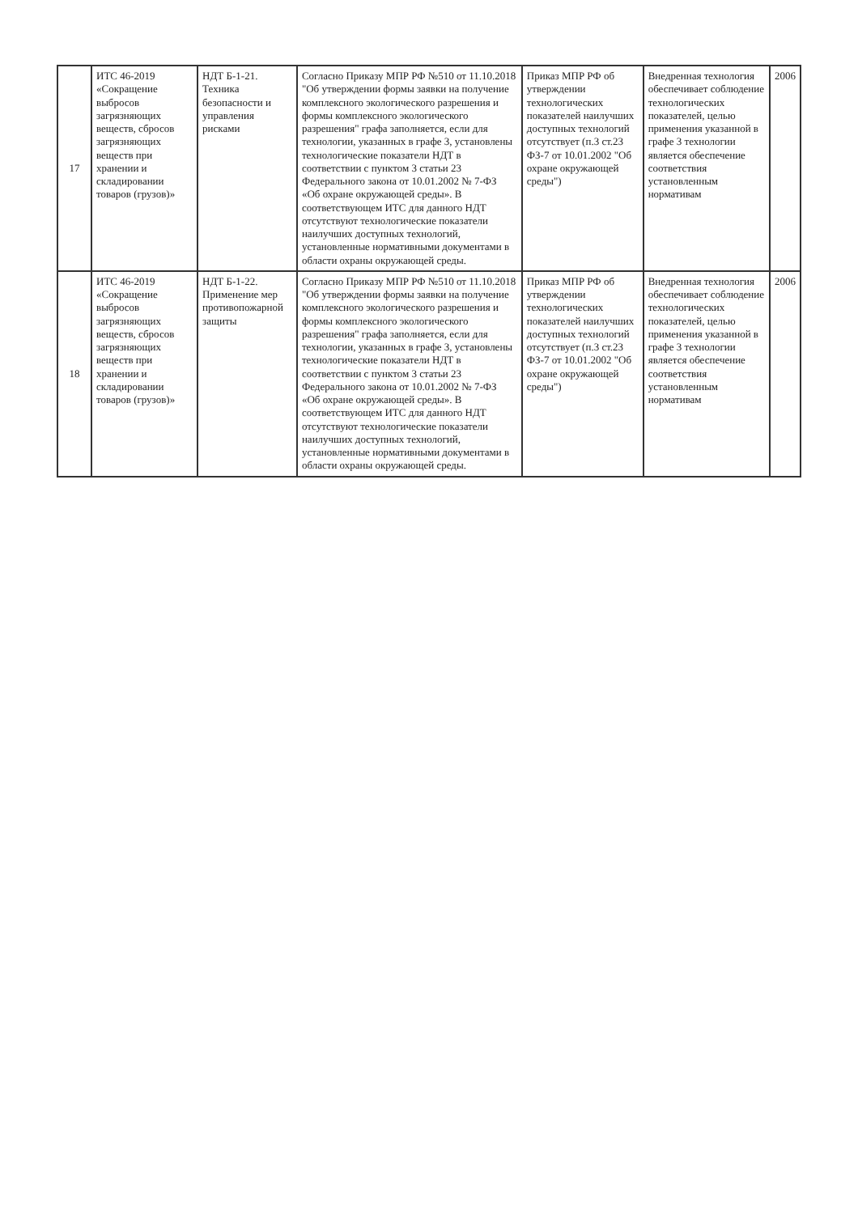| 17 | ИТС 46-2019 «Сокращение выбросов загрязняющих веществ, сбросов загрязняющих веществ при хранении и складировании товаров (грузов)» | НДТ Б-1-21. Техника безопасности и управления рисками | Согласно Приказу МПР РФ №510 от 11.10.2018 "Об утверждении формы заявки на получение комплексного экологического разрешения и формы комплексного экологического разрешения" графа заполняется, если для технологии, указанных в графе 3, установлены технологические показатели НДТ в соответствии с пунктом 3 статьи 23 Федерального закона от 10.01.2002 № 7-ФЗ «Об охране окружающей среды». В соответствующем ИТС для данного НДТ отсутствуют технологические показатели наилучших доступных технологий, установленные нормативными документами в области охраны окружающей среды. | Приказ МПР РФ об утверждении технологических показателей наилучших доступных технологий отсутствует (п.3 ст.23 ФЗ-7 от 10.01.2002 "Об охране окружающей среды") | Внедренная технология обеспечивает соблюдение технологических показателей, целью применения указанной в графе 3 технологии является обеспечение соответствия установленным нормативам | 2006 |
| 18 | ИТС 46-2019 «Сокращение выбросов загрязняющих веществ, сбросов загрязняющих веществ при хранении и складировании товаров (грузов)» | НДТ Б-1-22. Применение мер противопожарной защиты | Согласно Приказу МПР РФ №510 от 11.10.2018 "Об утверждении формы заявки на получение комплексного экологического разрешения и формы комплексного экологического разрешения" графа заполняется, если для технологии, указанных в графе 3, установлены технологические показатели НДТ в соответствии с пунктом 3 статьи 23 Федерального закона от 10.01.2002 № 7-ФЗ «Об охране окружающей среды». В соответствующем ИТС для данного НДТ отсутствуют технологические показатели наилучших доступных технологий, установленные нормативными документами в области охраны окружающей среды. | Приказ МПР РФ об утверждении технологических показателей наилучших доступных технологий отсутствует (п.3 ст.23 ФЗ-7 от 10.01.2002 "Об охране окружающей среды") | Внедренная технология обеспечивает соблюдение технологических показателей, целью применения указанной в графе 3 технологии является обеспечение соответствия установленным нормативам | 2006 |